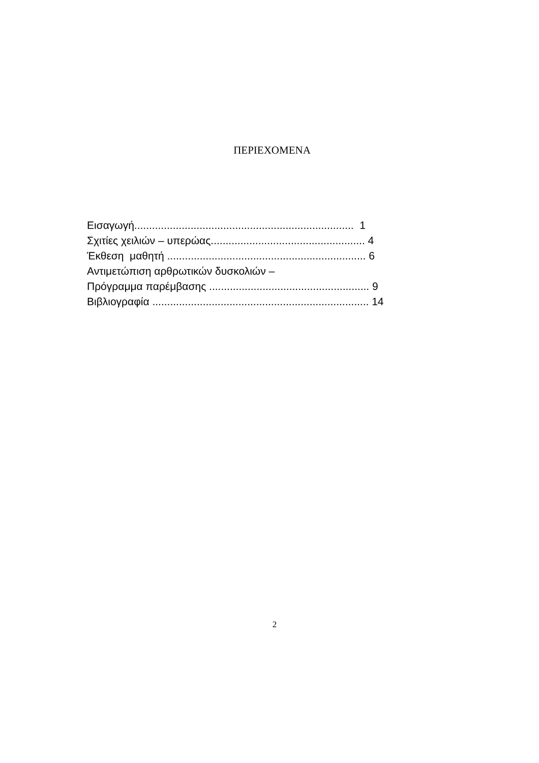ΠΕΡΙΕΧΟΜΕΝΑ
Εισαγωγή.......................................................................... 1
Σχιτίες χειλιών – υπερώας.................................................... 4
Έκθεση μαθητή ................................................................... 6
Αντιμετώπιση αρθρωτικών δυσκολιών –
Πρόγραμμα παρέμβασης ...................................................... 9
Βιβλιογραφία ......................................................................... 14
2